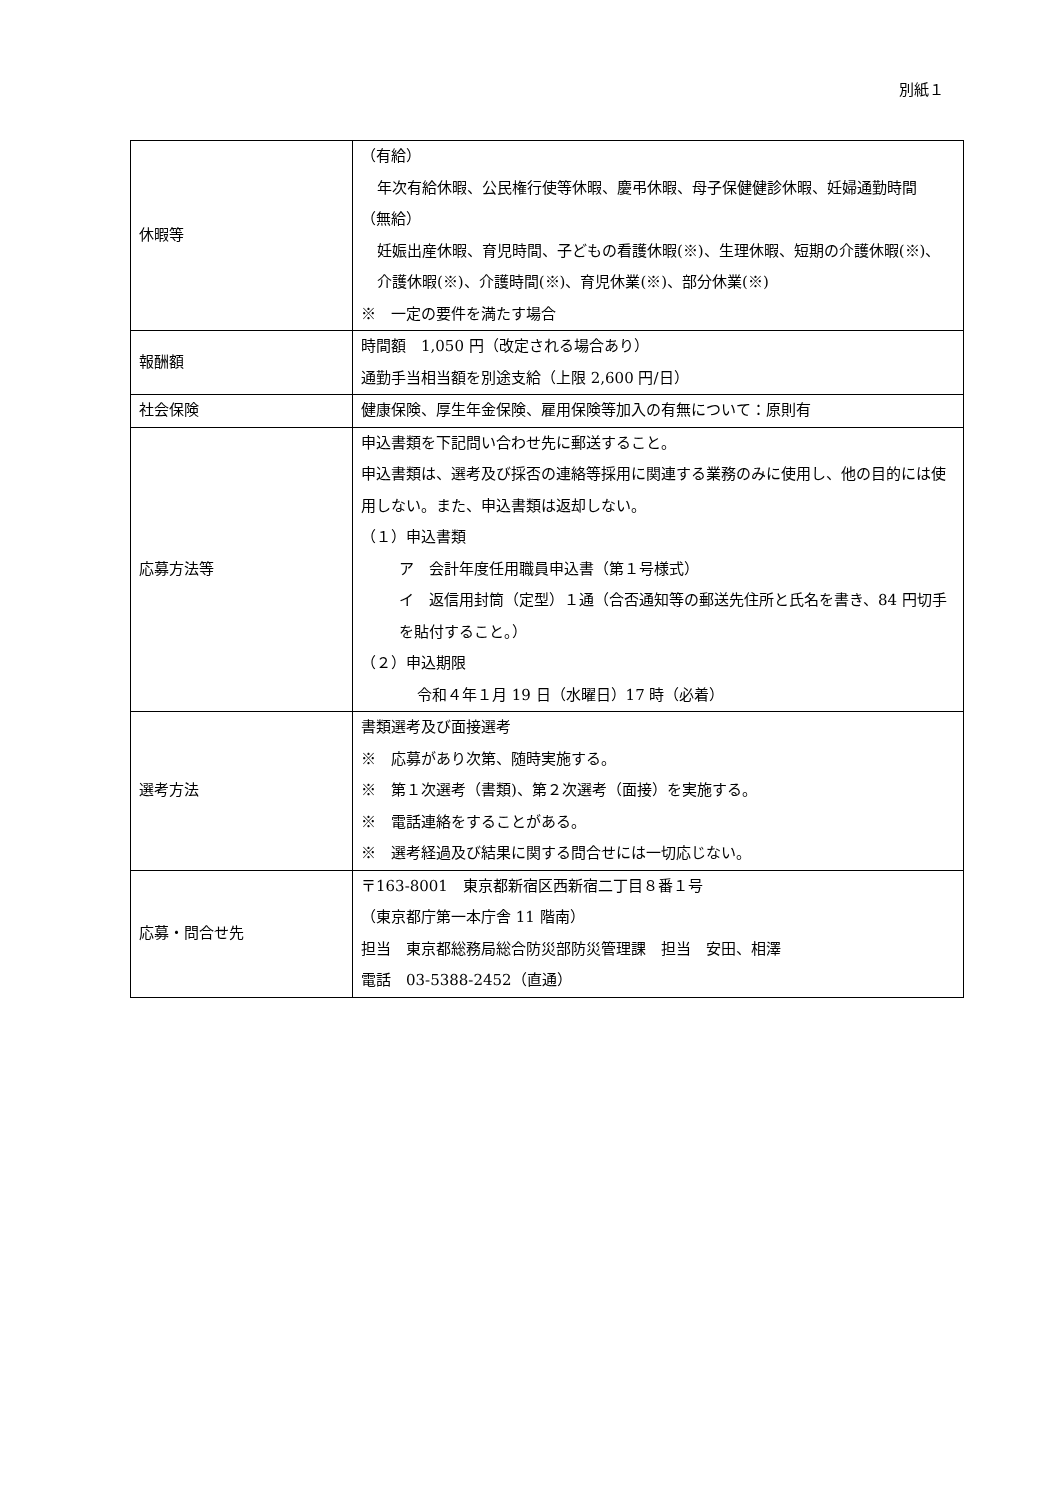別紙１
| 休暇等 | （有給） 年次有給休暇、公民権行使等休暇、慶弔休暇、母子保健健診休暇、妊婦通勤時間 （無給） 妊娠出産休暇、育児時間、子どもの看護休暇(※)、生理休暇、短期の介護休暇(※)、介護休暇(※)、介護時間(※)、育児休業(※)、部分休業(※) ※ 一定の要件を満たす場合 |
| 報酬額 | 時間額 1,050 円（改定される場合あり） 通勤手当相当額を別途支給（上限 2,600 円/日） |
| 社会保険 | 健康保険、厚生年金保険、雇用保険等加入の有無について：原則有 |
| 応募方法等 | 申込書類を下記問い合わせ先に郵送すること。 申込書類は、選考及び採否の連絡等採用に関連する業務のみに使用し、他の目的には使用しない。また、申込書類は返却しない。 （１）申込書類 ア 会計年度任用職員申込書（第１号様式） イ 返信用封筒（定型）１通（合否通知等の郵送先住所と氏名を書き、84 円切手を貼付すること。） （２）申込期限 令和４年１月 19 日（水曜日）17 時（必着） |
| 選考方法 | 書類選考及び面接選考 ※ 応募があり次第、随時実施する。 ※ 第１次選考（書類)、第２次選考（面接）を実施する。 ※ 電話連絡をすることがある。 ※ 選考経過及び結果に関する問合せには一切応じない。 |
| 応募・問合せ先 | 〒163‐8001 東京都新宿区西新宿二丁目８番１号 （東京都庁第一本庁舎 11 階南） 担当 東京都総務局総合防災部防災管理課 担当 安田、相澤 電話 03-5388-2452（直通） |